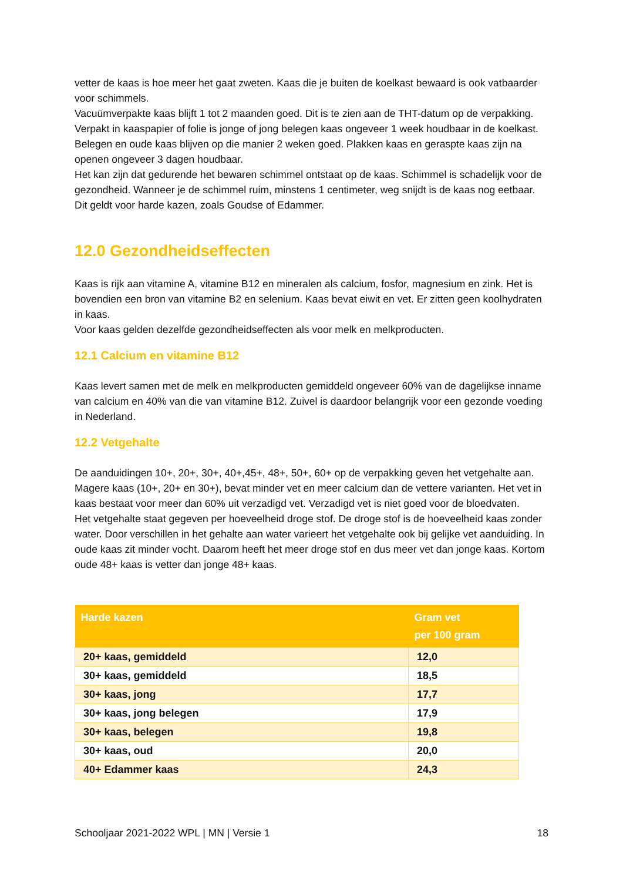vetter de kaas is hoe meer het gaat zweten. Kaas die je buiten de koelkast bewaard is ook vatbaarder voor schimmels.
Vacuümverpakte kaas blijft 1 tot 2 maanden goed. Dit is te zien aan de THT-datum op de verpakking. Verpakt in kaaspapier of folie is jonge of jong belegen kaas ongeveer 1 week houdbaar in de koelkast. Belegen en oude kaas blijven op die manier 2 weken goed. Plakken kaas en geraspte kaas zijn na openen ongeveer 3 dagen houdbaar.
Het kan zijn dat gedurende het bewaren schimmel ontstaat op de kaas. Schimmel is schadelijk voor de gezondheid. Wanneer je de schimmel ruim, minstens 1 centimeter, weg snijdt is de kaas nog eetbaar. Dit geldt voor harde kazen, zoals Goudse of Edammer.
12.0 Gezondheidseffecten
Kaas is rijk aan vitamine A, vitamine B12 en mineralen als calcium, fosfor, magnesium en zink. Het is bovendien een bron van vitamine B2 en selenium. Kaas bevat eiwit en vet. Er zitten geen koolhydraten in kaas.
Voor kaas gelden dezelfde gezondheidseffecten als voor melk en melkproducten.
12.1 Calcium en vitamine B12
Kaas levert samen met de melk en melkproducten gemiddeld ongeveer 60% van de dagelijkse inname van calcium en 40% van die van vitamine B12. Zuivel is daardoor belangrijk voor een gezonde voeding in Nederland.
12.2 Vetgehalte
De aanduidingen 10+, 20+, 30+, 40+,45+, 48+, 50+, 60+ op de verpakking geven het vetgehalte aan. Magere kaas (10+, 20+ en 30+), bevat minder vet en meer calcium dan de vettere varianten. Het vet in kaas bestaat voor meer dan 60% uit verzadigd vet. Verzadigd vet is niet goed voor de bloedvaten.
Het vetgehalte staat gegeven per hoeveelheid droge stof. De droge stof is de hoeveelheid kaas zonder water. Door verschillen in het gehalte aan water varieert het vetgehalte ook bij gelijke vet aanduiding. In oude kaas zit minder vocht. Daarom heeft het meer droge stof en dus meer vet dan jonge kaas. Kortom oude 48+ kaas is vetter dan jonge 48+ kaas.
| Harde kazen | Gram vet per 100 gram |
| --- | --- |
| 20+ kaas, gemiddeld | 12,0 |
| 30+ kaas, gemiddeld | 18,5 |
| 30+ kaas, jong | 17,7 |
| 30+ kaas, jong belegen | 17,9 |
| 30+ kaas, belegen | 19,8 |
| 30+ kaas, oud | 20,0 |
| 40+ Edammer kaas | 24,3 |
Schooljaar 2021-2022 WPL | MN | Versie 1 18